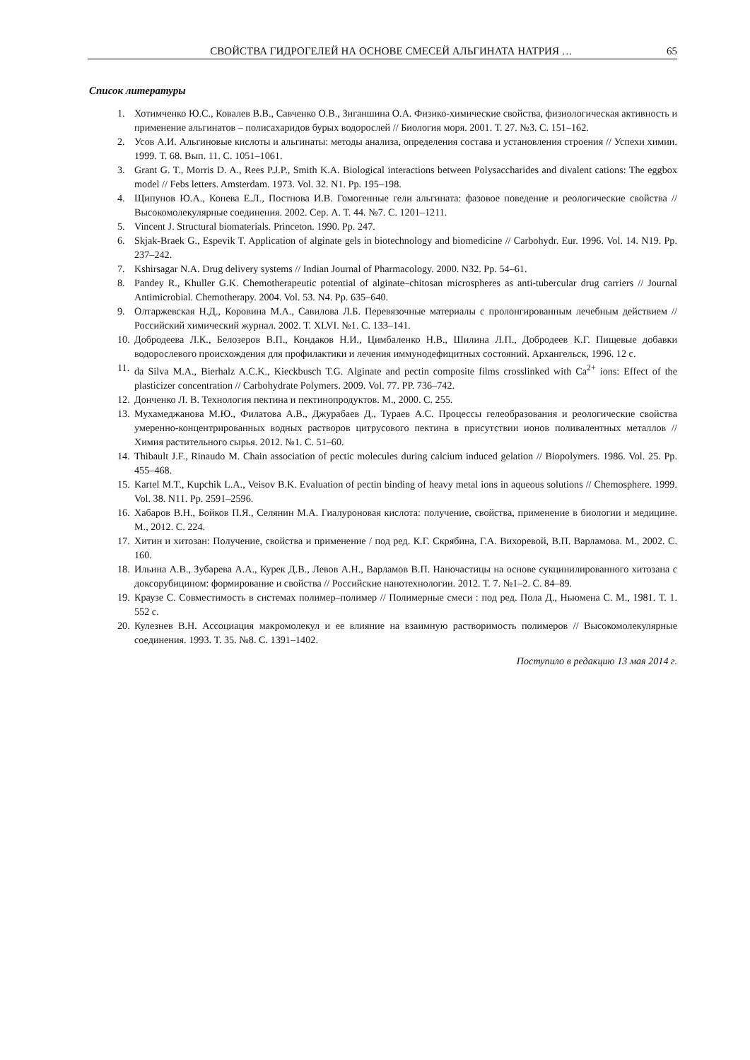СВОЙСТВА ГИДРОГЕЛЕЙ НА ОСНОВЕ СМЕСЕЙ АЛЬГИНАТА НАТРИЯ … 65
Список литературы
1. Хотимченко Ю.С., Ковалев В.В., Савченко О.В., Зиганшина О.А. Физико-химические свойства, физиологическая активность и применение альгинатов – полисахаридов бурых водорослей // Биология моря. 2001. Т. 27. №3. С. 151–162.
2. Усов А.И. Альгиновые кислоты и альгинаты: методы анализа, определения состава и установления строения // Успехи химии. 1999. Т. 68. Вып. 11. С. 1051–1061.
3. Grant G. T., Morris D. A., Rees P.J.P., Smith K.A. Biological interactions between Polysaccharides and divalent cations: The eggbox model // Febs letters. Amsterdam. 1973. Vol. 32. N1. Pp. 195–198.
4. Щипунов Ю.А., Конева Е.Л., Постнова И.В. Гомогенные гели альгината: фазовое поведение и реологические свойства // Высокомолекулярные соединения. 2002. Сер. А. Т. 44. №7. С. 1201–1211.
5. Vincent J. Structural biomaterials. Princeton. 1990. Pp. 247.
6. Skjak-Braek G., Espevik T. Application of alginate gels in biotechnology and biomedicine // Carbohydr. Eur. 1996. Vol. 14. N19. Pp. 237–242.
7. Kshirsagar N.A. Drug delivery systems // Indian Journal of Pharmacology. 2000. N32. Pp. 54–61.
8. Pandey R., Khuller G.K. Chemotherapeutic potential of alginate–chitosan microspheres as anti-tubercular drug carriers // Journal Antimicrobial. Chemotherapy. 2004. Vol. 53. N4. Pp. 635–640.
9. Олтаржевская Н.Д., Коровина М.А., Савилова Л.Б. Перевязочные материалы с пролонгированным лечебным действием // Российский химический журнал. 2002. Т. XLVI. №1. С. 133–141.
10. Добродеева Л.К., Белозеров В.П., Кондаков Н.И., Цимбаленко Н.В., Шилина Л.П., Добродеев К.Г. Пищевые добавки водорослевого происхождения для профилактики и лечения иммунодефицитных состояний. Архангельск, 1996. 12 с.
11. da Silva M.A., Bierhalz A.C.K., Kieckbusch T.G. Alginate and pectin composite films crosslinked with Ca<sup>2+</sup> ions: Effect of the plasticizer concentration // Carbohydrate Polymers. 2009. Vol. 77. PP. 736–742.
12. Донченко Л. В. Технология пектина и пектинопродуктов. М., 2000. С. 255.
13. Мухамеджанова М.Ю., Филатова А.В., Джурабаев Д., Тураев А.С. Процессы гелеобразования и реологические свойства умеренно-концентрированных водных растворов цитрусового пектина в присутствии ионов поливалентных металлов // Химия растительного сырья. 2012. №1. С. 51–60.
14. Thibault J.F., Rinaudo M. Chain association of pectic molecules during calcium induced gelation // Biopolymers. 1986. Vol. 25. Pp. 455–468.
15. Kartel M.T., Kupchik L.A., Veisov B.K. Evaluation of pectin binding of heavy metal ions in aqueous solutions // Chemosphere. 1999. Vol. 38. N11. Pp. 2591–2596.
16. Хабаров В.Н., Бойков П.Я., Селянин М.А. Гиалуроновая кислота: получение, свойства, применение в биологии и медицине. М., 2012. С. 224.
17. Хитин и хитозан: Получение, свойства и применение / под ред. К.Г. Скрябина, Г.А. Вихоревой, В.П. Варламова. М., 2002. С. 160.
18. Ильина А.В., Зубарева А.А., Курек Д.В., Левов А.Н., Варламов В.П. Наночастицы на основе сукцинилированного хитозана с доксорубицином: формирование и свойства // Российские нанотехнологии. 2012. Т. 7. №1–2. С. 84–89.
19. Краузе С. Совместимость в системах полимер–полимер // Полимерные смеси : под ред. Пола Д., Ньюмена С. М., 1981. Т. 1. 552 с.
20. Кулезнев В.Н. Ассоциация макромолекул и ее влияние на взаимную растворимость полимеров // Высокомолекулярные соединения. 1993. Т. 35. №8. С. 1391–1402.
Поступило в редакцию 13 мая 2014 г.